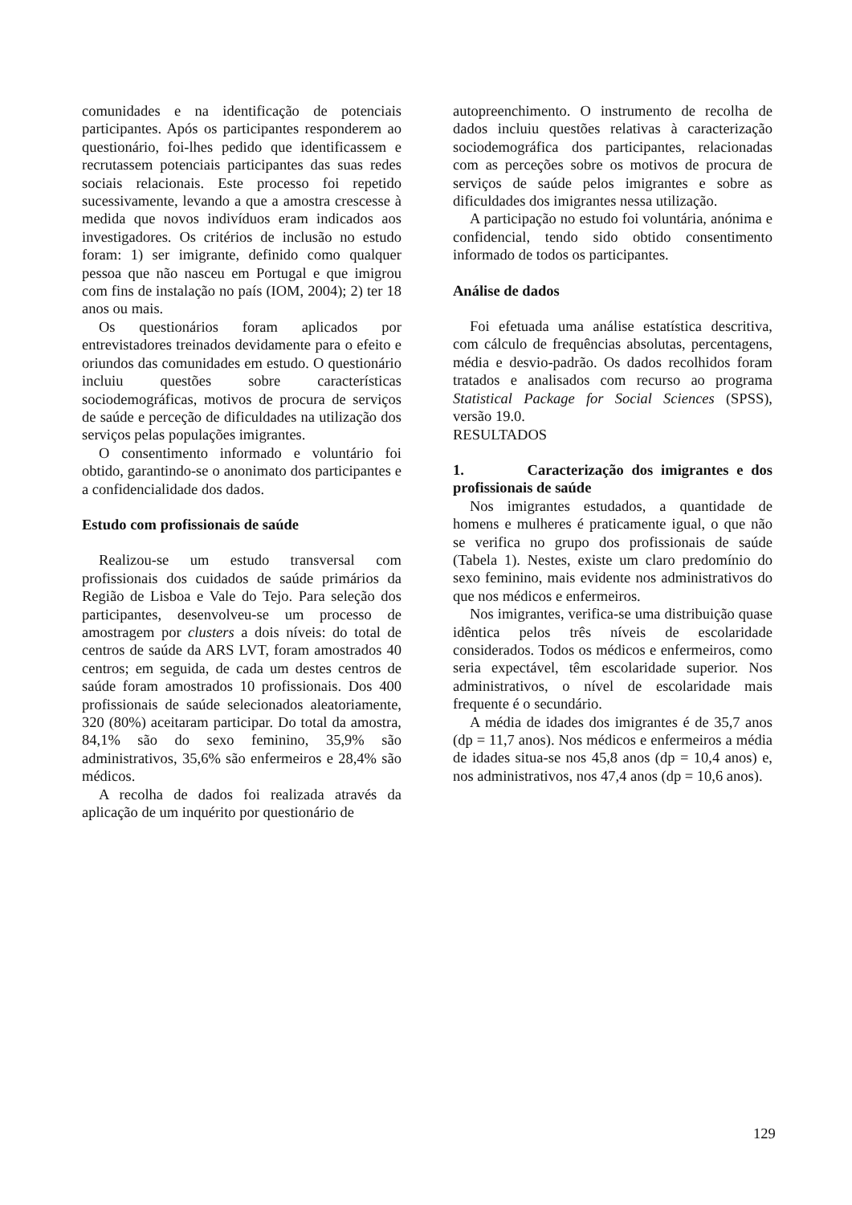comunidades e na identificação de potenciais participantes. Após os participantes responderem ao questionário, foi-lhes pedido que identificassem e recrutassem potenciais participantes das suas redes sociais relacionais. Este processo foi repetido sucessivamente, levando a que a amostra crescesse à medida que novos indivíduos eram indicados aos investigadores. Os critérios de inclusão no estudo foram: 1) ser imigrante, definido como qualquer pessoa que não nasceu em Portugal e que imigrou com fins de instalação no país (IOM, 2004); 2) ter 18 anos ou mais.
Os questionários foram aplicados por entrevistadores treinados devidamente para o efeito e oriundos das comunidades em estudo. O questionário incluiu questões sobre características sociodemográficas, motivos de procura de serviços de saúde e perceção de dificuldades na utilização dos serviços pelas populações imigrantes.
O consentimento informado e voluntário foi obtido, garantindo-se o anonimato dos participantes e a confidencialidade dos dados.
Estudo com profissionais de saúde
Realizou-se um estudo transversal com profissionais dos cuidados de saúde primários da Região de Lisboa e Vale do Tejo. Para seleção dos participantes, desenvolveu-se um processo de amostragem por clusters a dois níveis: do total de centros de saúde da ARS LVT, foram amostrados 40 centros; em seguida, de cada um destes centros de saúde foram amostrados 10 profissionais. Dos 400 profissionais de saúde selecionados aleatoriamente, 320 (80%) aceitaram participar. Do total da amostra, 84,1% são do sexo feminino, 35,9% são administrativos, 35,6% são enfermeiros e 28,4% são médicos.
A recolha de dados foi realizada através da aplicação de um inquérito por questionário de
autopreenchimento. O instrumento de recolha de dados incluiu questões relativas à caracterização sociodemográfica dos participantes, relacionadas com as perceções sobre os motivos de procura de serviços de saúde pelos imigrantes e sobre as dificuldades dos imigrantes nessa utilização.
A participação no estudo foi voluntária, anónima e confidencial, tendo sido obtido consentimento informado de todos os participantes.
Análise de dados
Foi efetuada uma análise estatística descritiva, com cálculo de frequências absolutas, percentagens, média e desvio-padrão. Os dados recolhidos foram tratados e analisados com recurso ao programa Statistical Package for Social Sciences (SPSS), versão 19.0.
RESULTADOS
1. Caracterização dos imigrantes e dos profissionais de saúde
Nos imigrantes estudados, a quantidade de homens e mulheres é praticamente igual, o que não se verifica no grupo dos profissionais de saúde (Tabela 1). Nestes, existe um claro predomínio do sexo feminino, mais evidente nos administrativos do que nos médicos e enfermeiros.
Nos imigrantes, verifica-se uma distribuição quase idêntica pelos três níveis de escolaridade considerados. Todos os médicos e enfermeiros, como seria expectável, têm escolaridade superior. Nos administrativos, o nível de escolaridade mais frequente é o secundário.
A média de idades dos imigrantes é de 35,7 anos (dp = 11,7 anos). Nos médicos e enfermeiros a média de idades situa-se nos 45,8 anos (dp = 10,4 anos) e, nos administrativos, nos 47,4 anos (dp = 10,6 anos).
129